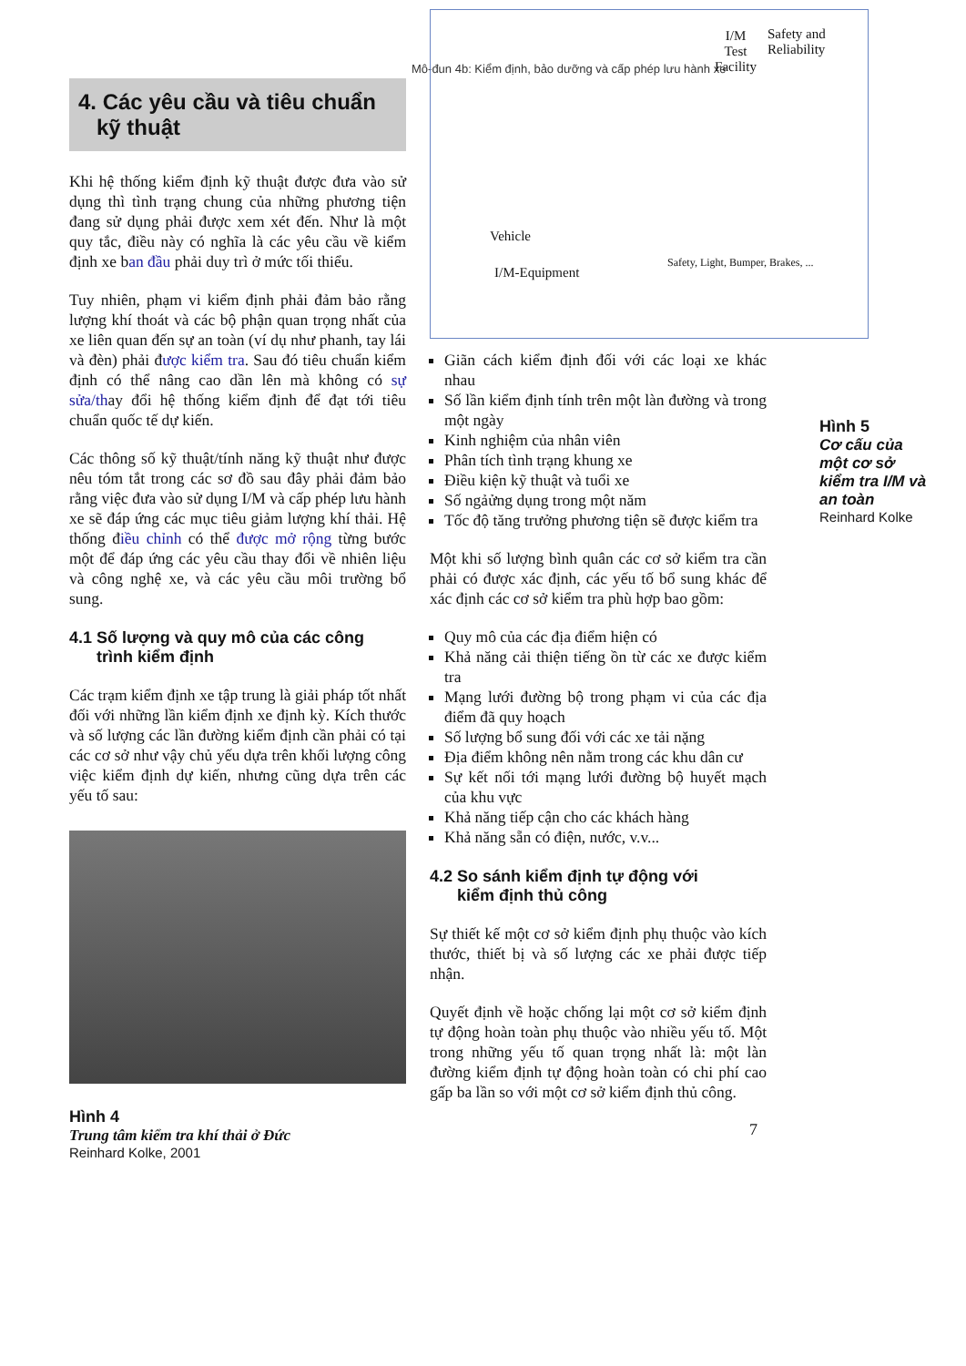Mô-đun 4b: Kiểm định, bảo dưỡng và cấp phép lưu hành xe
4. Các yêu cầu và tiêu chuẩn
kỹ thuật
Khi hệ thống kiểm định kỹ thuật được đưa vào sử dụng thì tình trạng chung của những phương tiện đang sử dụng phải được xem xét đến. Như là một quy tắc, điều này có nghĩa là các yêu cầu về kiểm định xe ban đầu phải duy trì ở mức tối thiểu.
Tuy nhiên, phạm vi kiểm định phải đảm bảo rằng lượng khí thoát và các bộ phận quan trọng nhất của xe liên quan đến sự an toàn (ví dụ như phanh, tay lái và đèn) phải được kiểm tra. Sau đó tiêu chuẩn kiểm định có thể nâng cao dần lên mà không có sự sửa/thay đổi hệ thống kiểm định để đạt tới tiêu chuẩn quốc tế dự kiến.
Các thông số kỹ thuật/tính năng kỹ thuật như được nêu tóm tắt trong các sơ đồ sau đây phải đảm bảo rằng việc đưa vào sử dụng I/M và cấp phép lưu hành xe sẽ đáp ứng các mục tiêu giảm lượng khí thải. Hệ thống điều chỉnh có thể được mở rộng từng bước một để đáp ứng các yêu cầu thay đổi về nhiên liệu và công nghệ xe, và các yêu cầu môi trường bổ sung.
4.1 Số lượng và quy mô của các công
trình kiểm định
Các trạm kiểm định xe tập trung là giải pháp tốt nhất đối với những lần kiểm định xe định kỳ. Kích thước và số lượng các lần đường kiểm định cần phải có tại các cơ sở như vậy chủ yếu dựa trên khối lượng công việc kiểm định dự kiến, nhưng cũng dựa trên các yếu tố sau:
Hình 4
Trung tâm kiểm tra khí thải ở Đức
Reinhard Kolke, 2001
I/M
Test
Facility
Safety and
Reliability
Vehicle
I/M-Equipment
Safety, Light, Bumper, Brakes, ...
Giãn cách kiểm định đối với các loại xe khác nhau
Số lần kiểm định tính trên một làn đường và trong một ngày
Kinh nghiệm của nhân viên
Phân tích tình trạng khung xe
Điều kiện kỹ thuật và tuổi xe
Số ngảửng dụng trong một năm
Tốc độ tăng trưởng phương tiện sẽ được kiểm tra
Một khi số lượng bình quân các cơ sở kiểm tra cần phải có được xác định, các yếu tố bổ sung khác để xác định các cơ sở kiểm tra phù hợp bao gồm:
Quy mô của các địa điểm hiện có
Khả năng cải thiện tiếng ồn từ các xe được kiểm tra
Mạng lưới đường bộ trong phạm vi của các địa điểm đã quy hoạch
Số lượng bổ sung đối với các xe tải nặng
Địa điểm không nên nằm trong các khu dân cư
Sự kết nối tới mạng lưới đường bộ huyết mạch của khu vực
Khả năng tiếp cận cho các khách hàng
Khả năng sẵn có điện, nước, v.v...
4.2 So sánh kiểm định tự động với
kiểm định thủ công
Sự thiết kế một cơ sở kiểm định phụ thuộc vào kích thước, thiết bị và số lượng các xe phải được tiếp nhận.
Quyết định về hoặc chống lại một cơ sở kiểm định tự động hoàn toàn phụ thuộc vào nhiều yếu tố. Một trong những yếu tố quan trọng nhất là: một làn đường kiểm định tự động hoàn toàn có chi phí cao gấp ba lần so với một cơ sở kiểm định thủ công.
7
Hình 5
Cơ cấu của một cơ sở kiểm tra I/M và an toàn
Reinhard Kolke